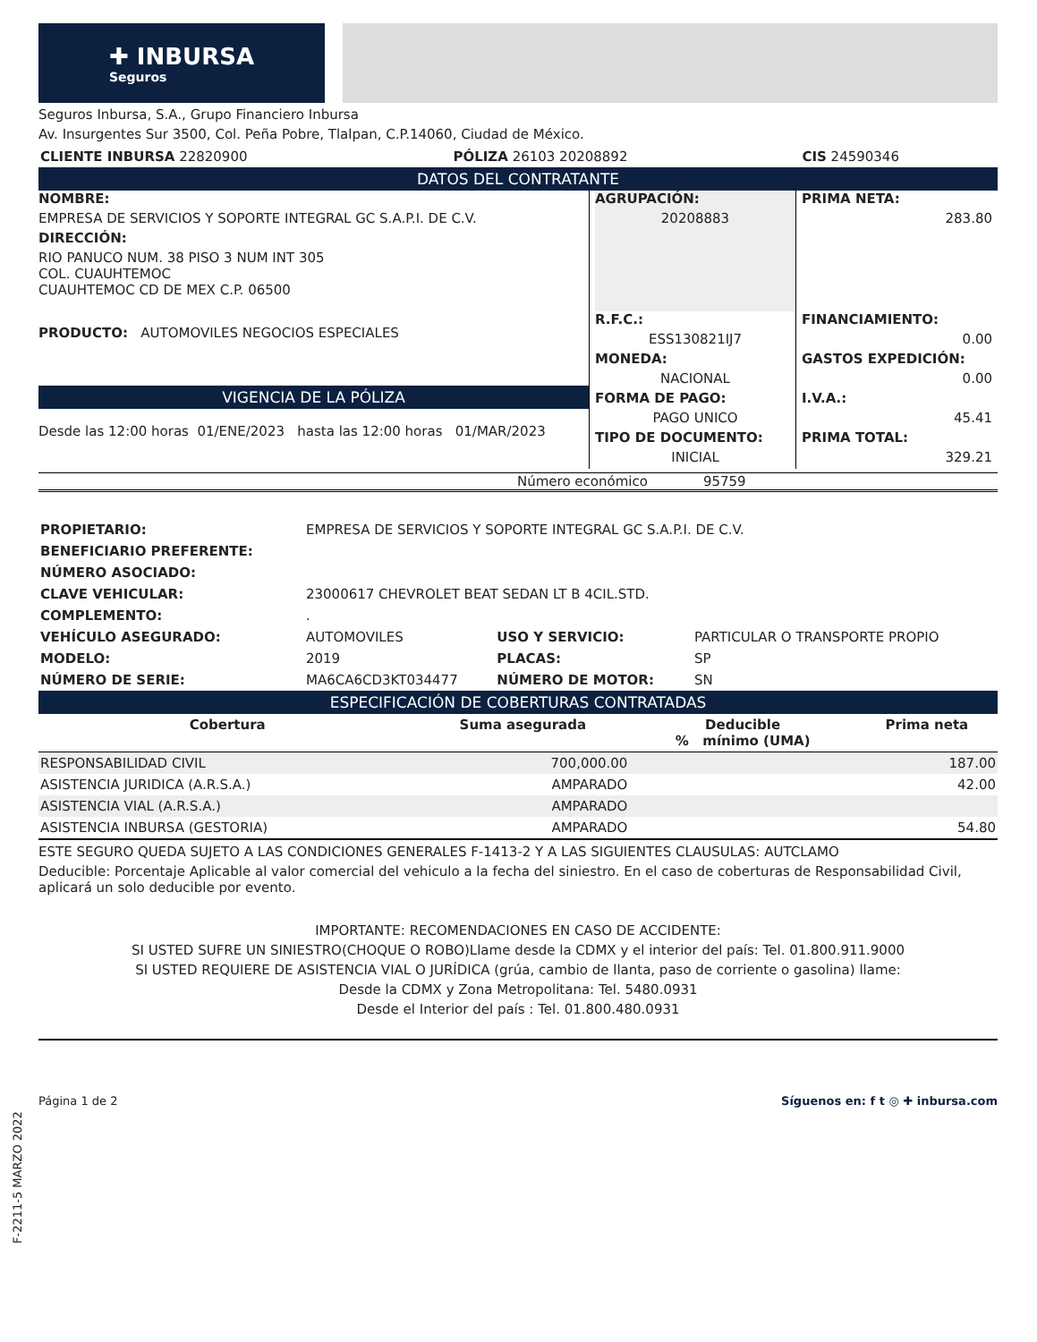✚ INBURSA
Seguros
Seguros Inbursa, S.A., Grupo Financiero Inbursa
Av. Insurgentes Sur 3500, Col. Peña Pobre, Tlalpan, C.P.14060, Ciudad de México.
| CLIENTE INBURSA 22820900 | PÓLIZA 26103 20208892 | CIS 24590346 |
DATOS DEL CONTRATANTE
NOMBRE:
EMPRESA DE SERVICIOS Y SOPORTE INTEGRAL GC S.A.P.I. DE C.V.
DIRECCIÓN:
RIO PANUCO NUM. 38 PISO 3 NUM INT 305
COL. CUAUHTEMOC
CUAUHTEMOC CD DE MEX C.P. 06500
PRODUCTO: AUTOMOVILES NEGOCIOS ESPECIALES
VIGENCIA DE LA PÓLIZA
Desde las 12:00 horas 01/ENE/2023 hasta las 12:00 horas 01/MAR/2023
AGRUPACIÓN:
20208883
R.F.C.:
ESS130821IJ7
MONEDA:
NACIONAL
FORMA DE PAGO:
PAGO UNICO
TIPO DE DOCUMENTO:
INICIAL
PRIMA NETA:
283.80
FINANCIAMIENTO:
0.00
GASTOS EXPEDICIÓN:
0.00
I.V.A.:
45.41
PRIMA TOTAL:
329.21
Número económico 95759
| PROPIETARIO: | EMPRESA DE SERVICIOS Y SOPORTE INTEGRAL GC S.A.P.I. DE C.V. | | |
| BENEFICIARIO PREFERENTE: | | | |
| NÚMERO ASOCIADO: | | | |
| CLAVE VEHICULAR: | 23000617 CHEVROLET BEAT SEDAN LT B 4CIL.STD. | | |
| COMPLEMENTO: | . | | |
| VEHÍCULO ASEGURADO: | AUTOMOVILES | USO Y SERVICIO: | PARTICULAR O TRANSPORTE PROPIO |
| MODELO: | 2019 | PLACAS: | SP |
| NÚMERO DE SERIE: | MA6CA6CD3KT034477 | NÚMERO DE MOTOR: | SN |
ESPECIFICACIÓN DE COBERTURAS CONTRATADAS
| Cobertura | Suma asegurada | Deducible % mínimo (UMA) | | Prima neta |
| --- | --- | --- | --- | --- |
| RESPONSABILIDAD CIVIL | 700,000.00 | | | 187.00 |
| ASISTENCIA JURIDICA (A.R.S.A.) | AMPARADO | | | 42.00 |
| ASISTENCIA VIAL (A.R.S.A.) | AMPARADO | | | |
| ASISTENCIA INBURSA (GESTORIA) | AMPARADO | | | 54.80 |
ESTE SEGURO QUEDA SUJETO A LAS CONDICIONES GENERALES F-1413-2 Y A LAS SIGUIENTES CLAUSULAS: AUTCLAMO
Deducible: Porcentaje Aplicable al valor comercial del vehiculo a la fecha del siniestro. En el caso de coberturas de Responsabilidad Civil, aplicará un solo deducible por evento.
IMPORTANTE: RECOMENDACIONES EN CASO DE ACCIDENTE:
SI USTED SUFRE UN SINIESTRO(CHOQUE O ROBO)Llame desde la CDMX y el interior del país: Tel. 01.800.911.9000
SI USTED REQUIERE DE ASISTENCIA VIAL O JURÍDICA (grúa, cambio de llanta, paso de corriente o gasolina) llame:
Desde la CDMX y Zona Metropolitana: Tel. 5480.0931
Desde el Interior del país : Tel. 01.800.480.0931
Página 1 de 2 Síguenos en: f t ◎ ✚ inbursa.com
F-2211-5 MARZO 2022